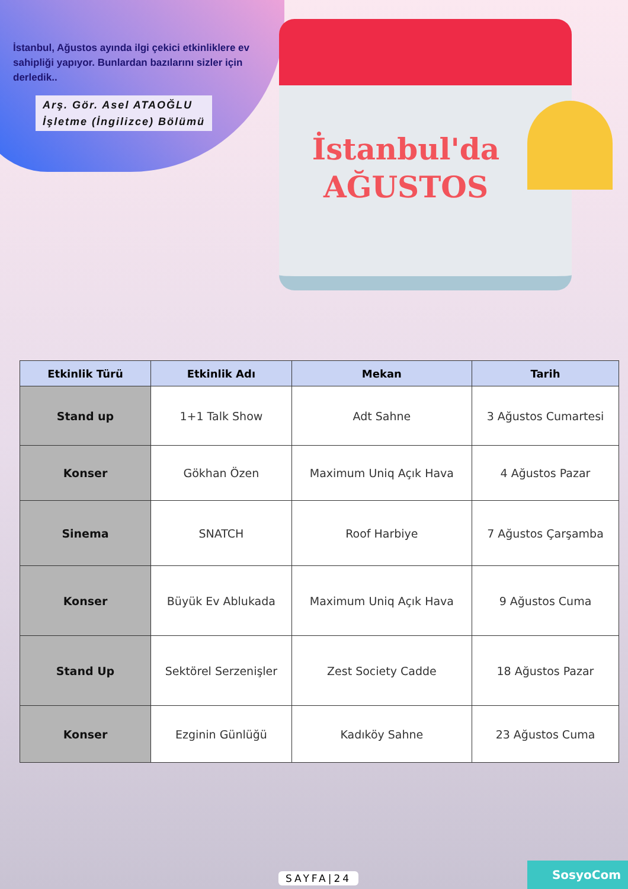İstanbul, Ağustos ayında ilgi çekici etkinliklere ev sahipliği yapıyor. Bunlardan bazılarını sizler için derledik..
Arş. Gör. Asel ATAOĞLU
İşletme (İngilizce) Bölümü
İstanbul'da
AĞUSTOS
| Etkinlik Türü | Etkinlik Adı | Mekan | Tarih |
| --- | --- | --- | --- |
| Stand up | 1+1 Talk Show | Adt Sahne | 3 Ağustos Cumartesi |
| Konser | Gökhan Özen | Maximum Uniq Açık Hava | 4 Ağustos Pazar |
| Sinema | SNATCH | Roof Harbiye | 7 Ağustos Çarşamba |
| Konser | Büyük Ev Ablukada | Maximum Uniq Açık Hava | 9 Ağustos Cuma |
| Stand Up | Sektörel Serzenişler | Zest Society Cadde | 18 Ağustos Pazar |
| Konser | Ezginin Günlüğü | Kadıköy Sahne | 23 Ağustos Cuma |
SAYFA|24
SosyoCom